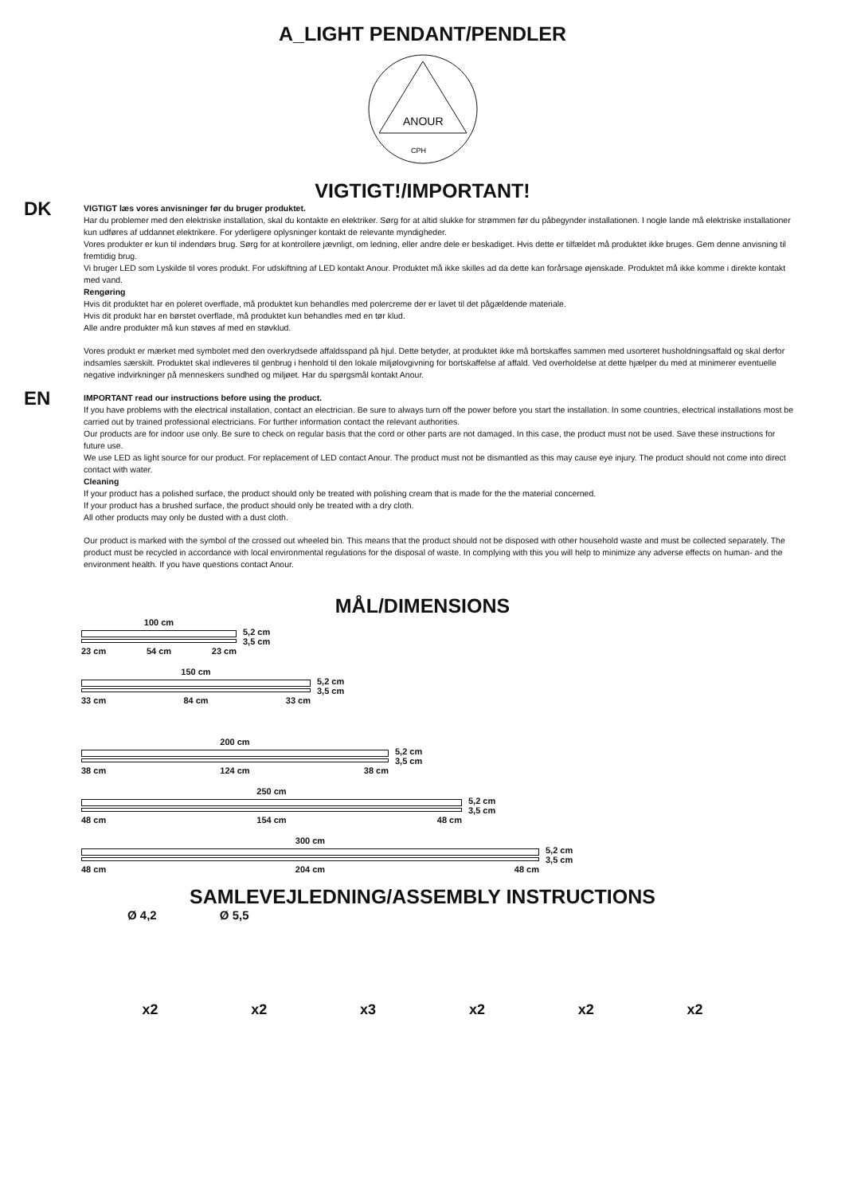A_LIGHT PENDANT/PENDLER
ANOUR
CPH
VIGTIGT!/IMPORTANT!
DK
VIGTIGT læs vores anvisninger før du bruger produktet.
Har du problemer med den elektriske installation, skal du kontakte en elektriker. Sørg for at altid slukke for strømmen før du påbegynder installationen. I nogle lande må elektriske installationer kun udføres af uddannet elektrikere. For yderligere oplysninger kontakt de relevante myndigheder.
Vores produkter er kun til indendørs brug. Sørg for at kontrollere jævnligt, om ledning, eller andre dele er beskadiget. Hvis dette er tilfældet må produktet ikke bruges. Gem denne anvisning til fremtidig brug.
Vi bruger LED som Lyskilde til vores produkt. For udskiftning af LED kontakt Anour. Produktet må ikke skilles ad da dette kan forårsage øjenskade. Produktet må ikke komme i direkte kontakt med vand.
Rengøring
Hvis dit produktet har en poleret overflade, må produktet kun behandles med polercreme der er lavet til det pågældende materiale.
Hvis dit produkt har en børstet overflade, må produktet kun behandles med en tør klud.
Alle andre produkter må kun støves af med en støvklud.
Vores produkt er mærket med symbolet med den overkrydsede affaldsspand på hjul. Dette betyder, at produktet ikke må bortskaffes sammen med usorteret husholdningsaffald og skal derfor indsamles særskilt. Produktet skal indleveres til genbrug i henhold til den lokale miljølovgivning for bortskaffelse af affald. Ved overholdelse at dette hjælper du med at minimerer eventuelle negative indvirkninger på menneskers sundhed og miljøet. Har du spørgsmål kontakt Anour.
EN
IMPORTANT read our instructions before using the product.
If you have problems with the electrical installation, contact an electrician. Be sure to always turn off the power before you start the installation. In some countries, electrical installations most be carried out by trained professional electricians. For further information contact the relevant authorities.
Our products are for indoor use only. Be sure to check on regular basis that the cord or other parts are not damaged. In this case, the product must not be used. Save these instructions for future use.
We use LED as light source for our product. For replacement of LED contact Anour. The product must not be dismantled as this may cause eye injury. The product should not come into direct contact with water.
Cleaning
If your product has a polished surface, the product should only be treated with polishing cream that is made for the the material concerned.
If your product has a brushed surface, the product should only be treated with a dry cloth.
All other products may only be dusted with a dust cloth.
Our product is marked with the symbol of the crossed out wheeled bin. This means that the product should not be disposed with other household waste and must be collected separately. The product must be recycled in accordance with local environmental regulations for the disposal of waste. In complying with this you will help to minimize any adverse effects on human- and the environment health. If you have questions contact Anour.
MÅL/DIMENSIONS
100 cm
5,2 cm
3,5 cm
23 cm 54 cm 23 cm
150 cm
5,2 cm
3,5 cm
33 cm 84 cm 33 cm
200 cm
5,2 cm
3,5 cm
38 cm 124 cm 38 cm
250 cm
5,2 cm
3,5 cm
48 cm 154 cm 48 cm
300 cm
5,2 cm
3,5 cm
48 cm 204 cm 48 cm
SAMLEVEJLEDNING/ASSEMBLY INSTRUCTIONS
Ø 4,2 Ø 5,5
x2 x2 x3 x2 x2 x2